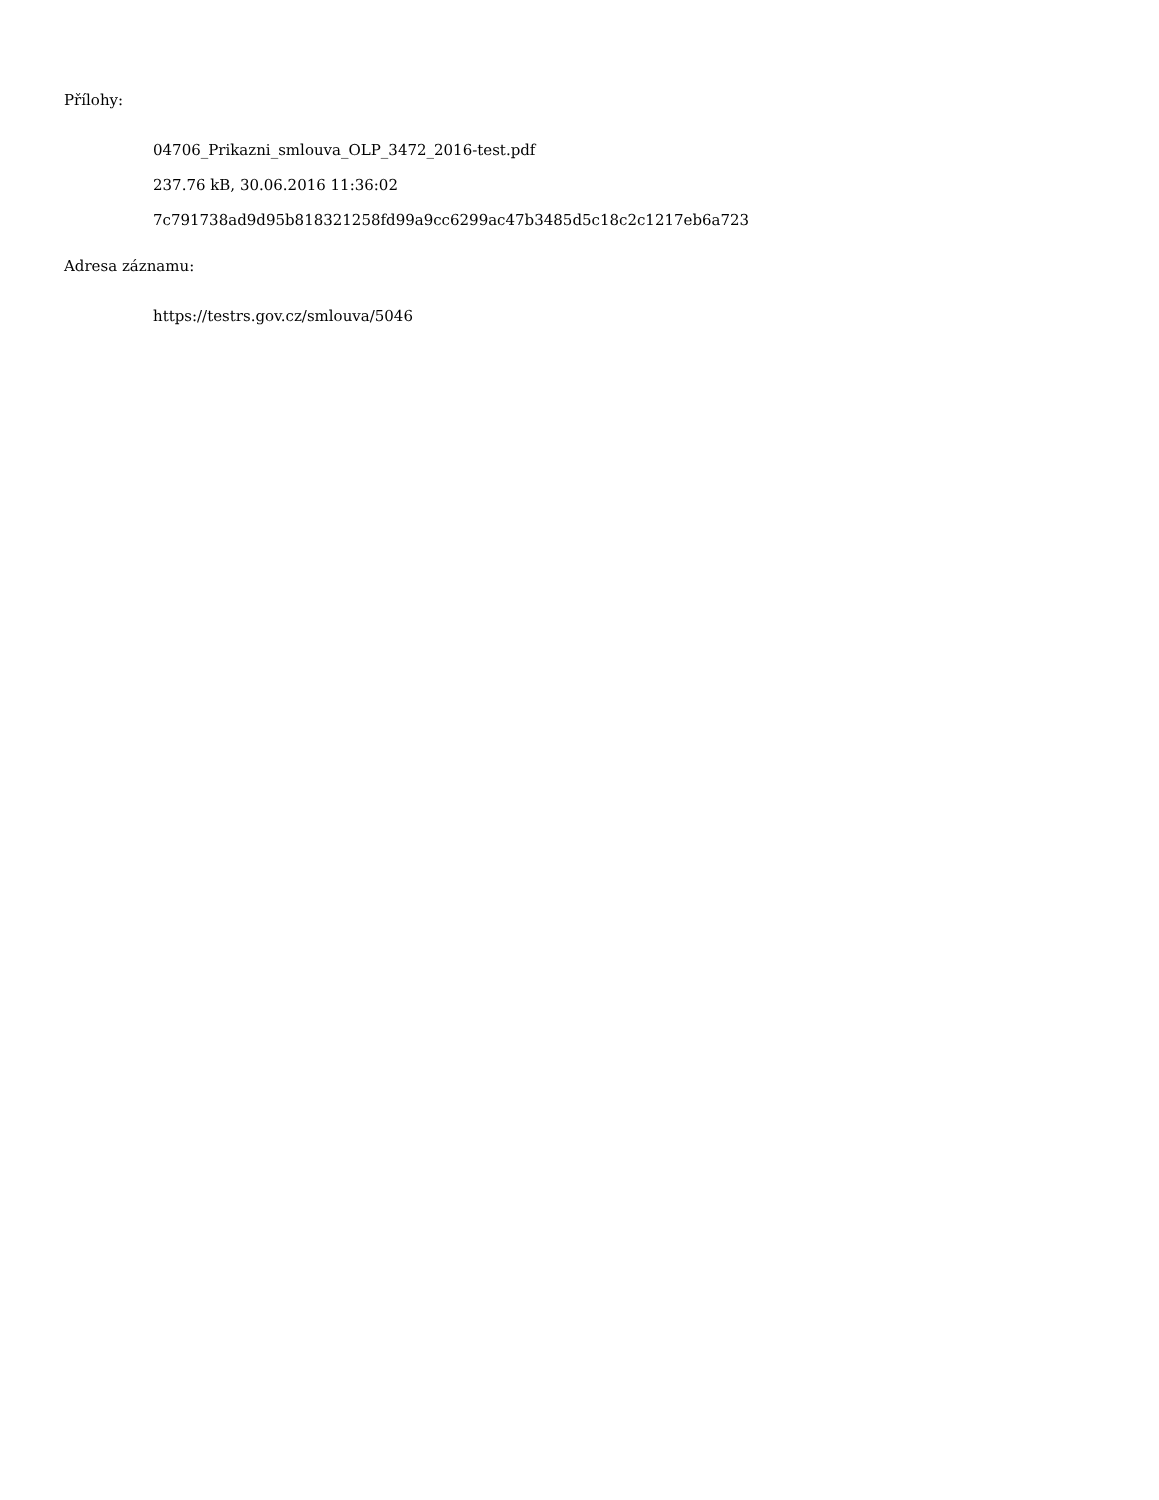Přílohy:
04706_Prikazni_smlouva_OLP_3472_2016-test.pdf
237.76 kB, 30.06.2016 11:36:02
7c791738ad9d95b818321258fd99a9cc6299ac47b3485d5c18c2c1217eb6a723
Adresa záznamu:
https://testrs.gov.cz/smlouva/5046